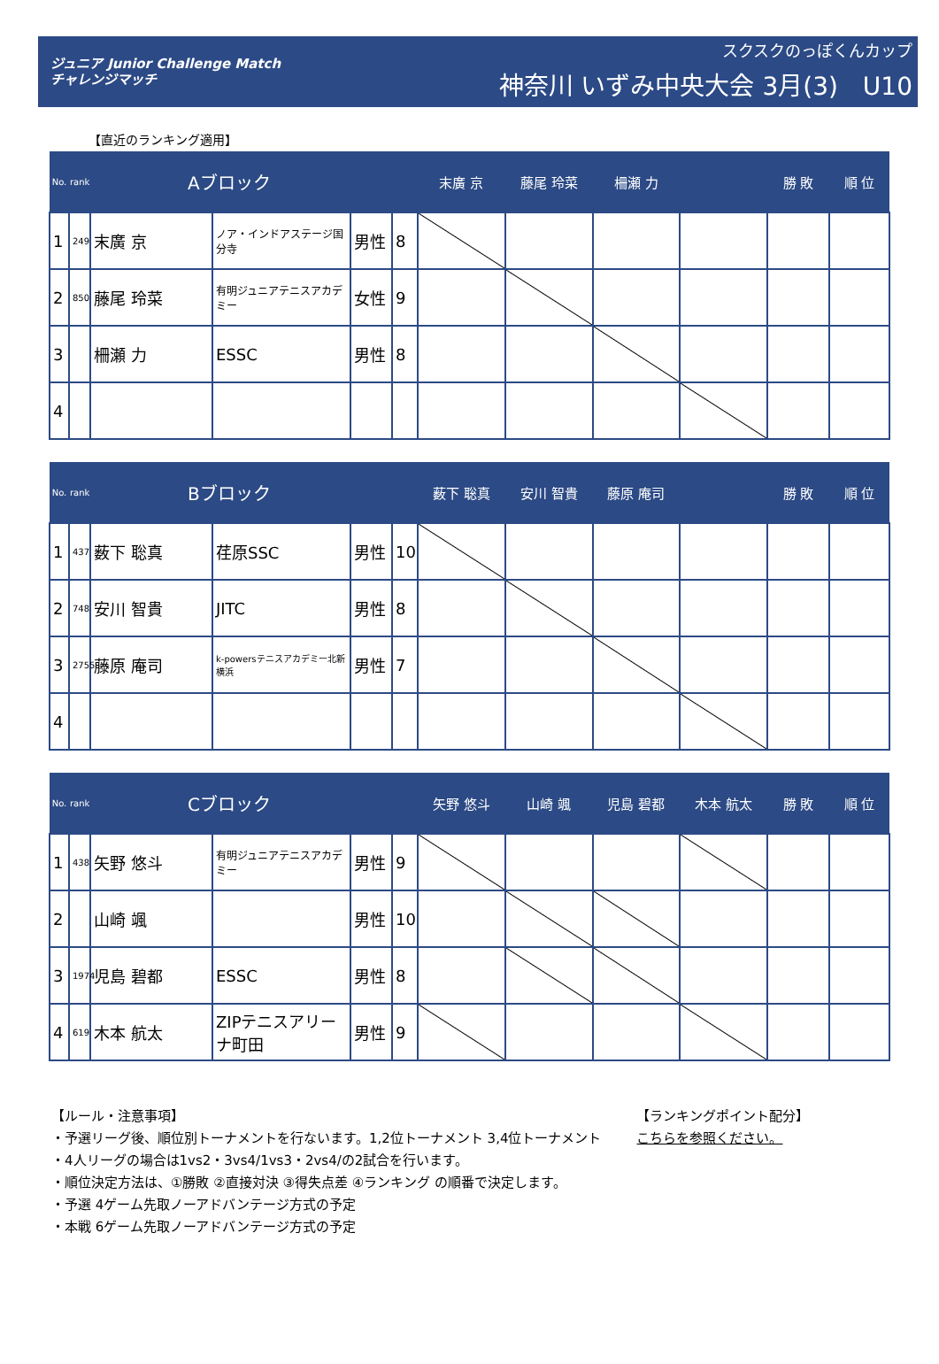ジュニア Junior Challenge Match
チャレンジマッチ
スクスクのっぽくんカップ
神奈川 いずみ中央大会 3月(3)　U10
【直近のランキング適用】
| No. | rank | Aブロック | | | | 末廣 京 | 藤尾 玲菜 | 柵瀬 力 | | 勝 敗 | 順 位 |
| --- | --- | --- | --- | --- | --- | --- | --- | --- | --- | --- | --- |
| 1 | 249 | 末廣 京 | ノア・インドアステージ国分寺 | 男性 | 8 | | | | | | |
| 2 | 850 | 藤尾 玲菜 | 有明ジュニアテニスアカデミー | 女性 | 9 | | | | | | |
| 3 | | 柵瀬 力 | ESSC | 男性 | 8 | | | | | | |
| 4 | | | | | | | | | | | |
| No. | rank | Bブロック | | | | 薮下 聡真 | 安川 智貴 | 藤原 庵司 | | 勝 敗 | 順 位 |
| --- | --- | --- | --- | --- | --- | --- | --- | --- | --- | --- | --- |
| 1 | 437 | 薮下 聡真 | 荏原SSC | 男性 | 10 | | | | | | |
| 2 | 748 | 安川 智貴 | JITC | 男性 | 8 | | | | | | |
| 3 | 2755 | 藤原 庵司 | k-powersテニスアカデミー北新横浜 | 男性 | 7 | | | | | | |
| 4 | | | | | | | | | | | |
| No. | rank | Cブロック | | | | 矢野 悠斗 | 山崎 颯 | 児島 碧都 | 木本 航太 | 勝 敗 | 順 位 |
| --- | --- | --- | --- | --- | --- | --- | --- | --- | --- | --- | --- |
| 1 | 438 | 矢野 悠斗 | 有明ジュニアテニスアカデミー | 男性 | 9 | | | | | | |
| 2 | | 山崎 颯 | | 男性 | 10 | | | | | | |
| 3 | 1974 | 児島 碧都 | ESSC | 男性 | 8 | | | | | | |
| 4 | 619 | 木本 航太 | ZIPテニスアリーナ町田 | 男性 | 9 | | | | | | |
【ルール・注意事項】
・予選リーグ後、順位別トーナメントを行ないます。1,2位トーナメント 3,4位トーナメント
・4人リーグの場合は1vs2・3vs4/1vs3・2vs4/の2試合を行います。
・順位決定方法は、①勝敗 ②直接対決 ③得失点差 ④ランキング の順番で決定します。
・予選 4ゲーム先取ノーアドバンテージ方式の予定
・本戦 6ゲーム先取ノーアドバンテージ方式の予定
【ランキングポイント配分】
こちらを参照ください。